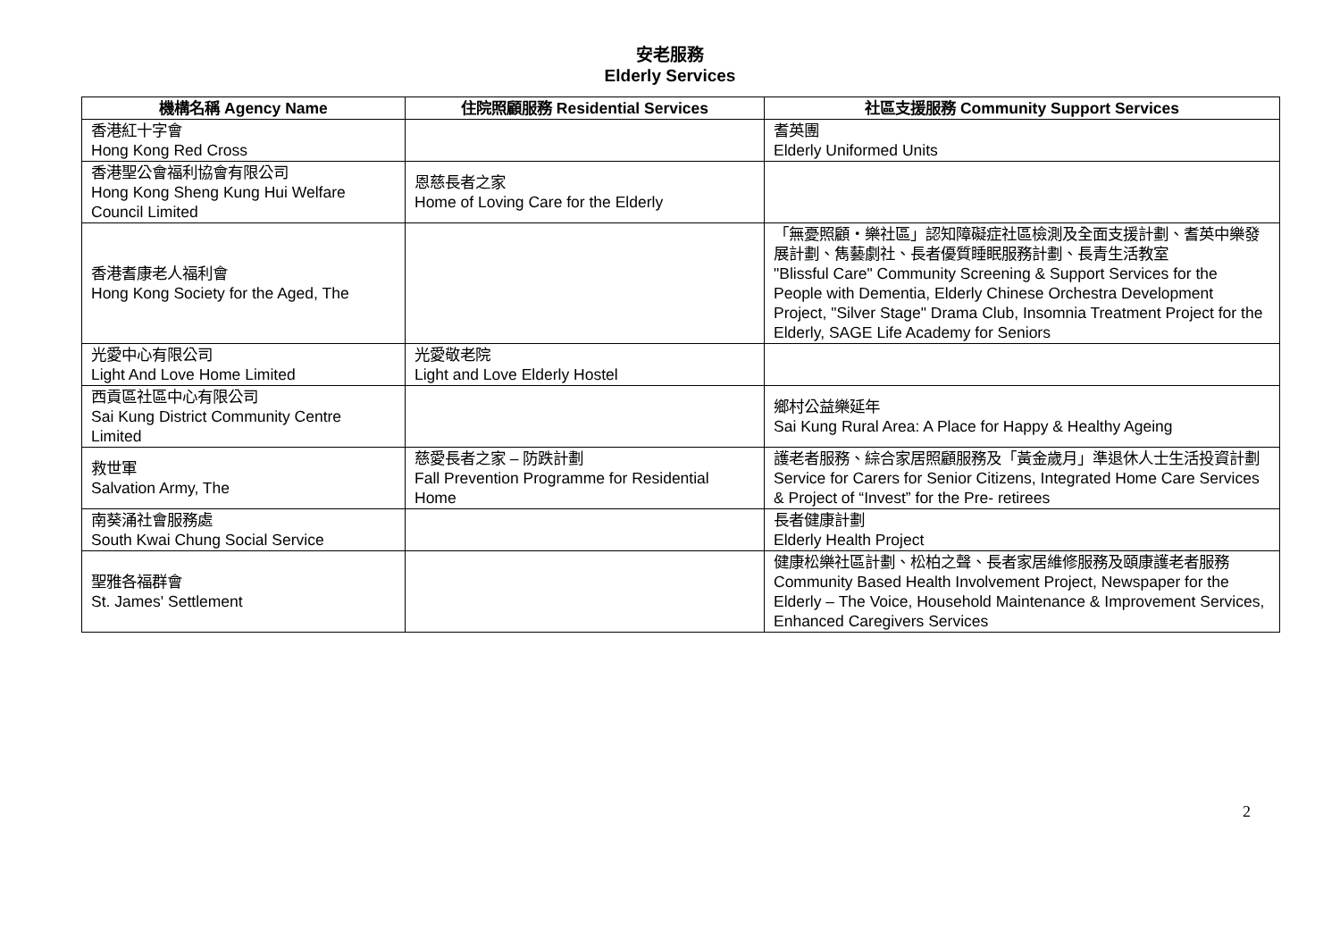安老服務
Elderly Services
| 機構名稱 Agency Name | 住院照顧服務 Residential Services | 社區支援服務 Community Support Services |
| --- | --- | --- |
| 香港紅十字會 Hong Kong Red Cross | | 耆英團 Elderly Uniformed Units |
| 香港聖公會福利協會有限公司 Hong Kong Sheng Kung Hui Welfare Council Limited | 恩慈長者之家 Home of Loving Care for the Elderly | |
| 香港耆康老人福利會 Hong Kong Society for the Aged, The | | 「無憂照顧‧樂社區」認知障礙症社區檢測及全面支援計劃、耆英中樂發展計劃、雋藝劇社、長者優質睡眠服務計劃、長青生活教室 "Blissful Care" Community Screening & Support Services for the People with Dementia, Elderly Chinese Orchestra Development Project, "Silver Stage" Drama Club, Insomnia Treatment Project for the Elderly, SAGE Life Academy for Seniors |
| 光愛中心有限公司 Light And Love Home Limited | 光愛敬老院 Light and Love Elderly Hostel | |
| 西貢區社區中心有限公司 Sai Kung District Community Centre Limited | | 鄉村公益樂延年 Sai Kung Rural Area: A Place for Happy & Healthy Ageing |
| 救世軍 Salvation Army, The | 慈愛長者之家 – 防跌計劃 Fall Prevention Programme for Residential Home | 護老者服務、綜合家居照顧服務及「黃金歲月」準退休人士生活投資計劃 Service for Carers for Senior Citizens, Integrated Home Care Services & Project of “Invest” for the Pre- retirees |
| 南葵涌社會服務處 South Kwai Chung Social Service | | 長者健康計劃 Elderly Health Project |
| 聖雅各福群會 St. James' Settlement | | 健康松樂社區計劃、松柏之聲、長者家居維修服務及頤康護老者服務 Community Based Health Involvement Project, Newspaper for the Elderly – The Voice, Household Maintenance & Improvement Services, Enhanced Caregivers Services |
2